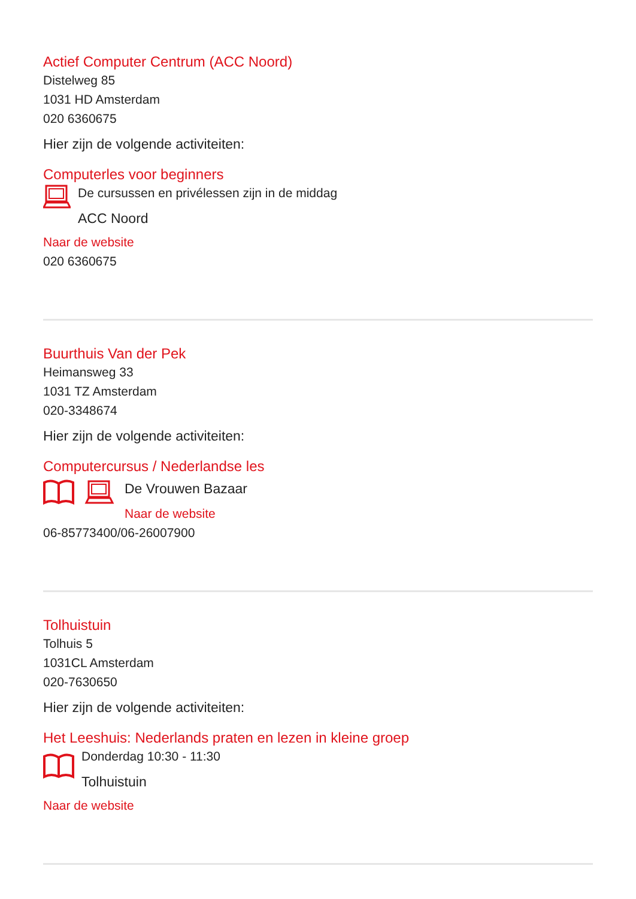Actief Computer Centrum (ACC Noord)
Distelweg 85
1031 HD Amsterdam
020 6360675
Hier zijn de volgende activiteiten:
Computerles voor beginners
De cursussen en privélessen zijn in de middag
ACC Noord
Naar de website
020 6360675
Buurthuis Van der Pek
Heimansweg 33
1031 TZ Amsterdam
020-3348674
Hier zijn de volgende activiteiten:
Computercursus / Nederlandse les
De Vrouwen Bazaar
Naar de website
06-85773400/06-26007900
Tolhuistuin
Tolhuis 5
1031CL Amsterdam
020-7630650
Hier zijn de volgende activiteiten:
Het Leeshuis: Nederlands praten en lezen in kleine groep
Donderdag 10:30 - 11:30
Tolhuistuin
Naar de website